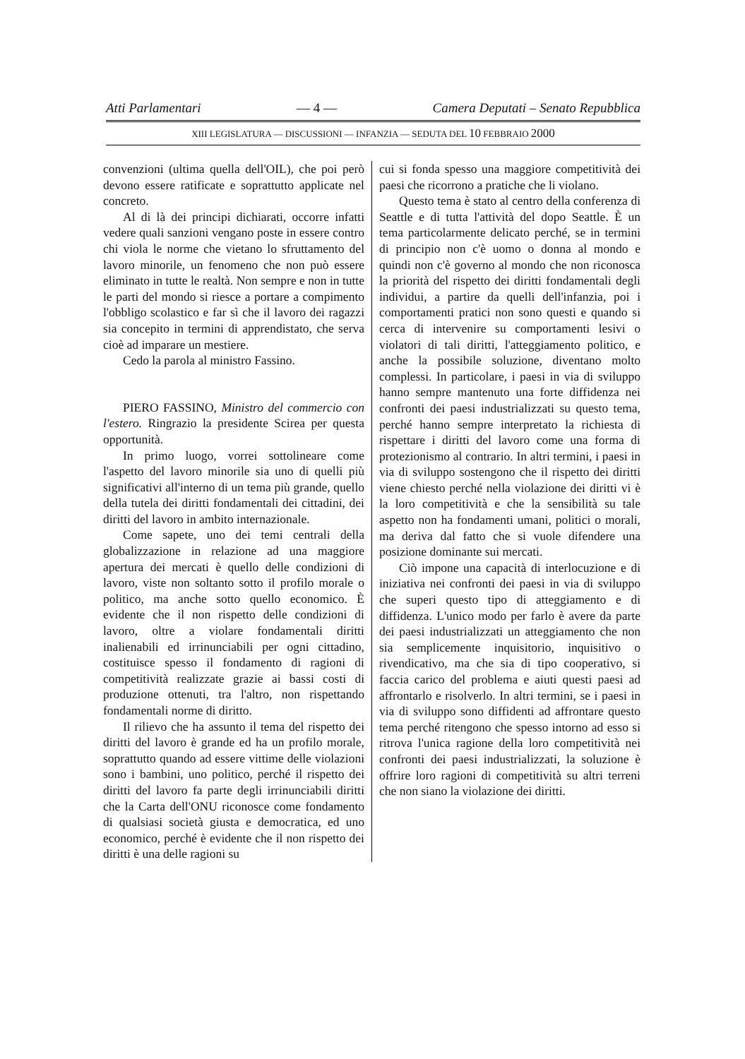Atti Parlamentari — 4 — Camera Deputati – Senato Repubblica
XIII LEGISLATURA — DISCUSSIONI — INFANZIA — SEDUTA DEL 10 FEBBRAIO 2000
convenzioni (ultima quella dell'OIL), che poi però devono essere ratificate e soprattutto applicate nel concreto.
Al di là dei principi dichiarati, occorre infatti vedere quali sanzioni vengano poste in essere contro chi viola le norme che vietano lo sfruttamento del lavoro minorile, un fenomeno che non può essere eliminato in tutte le realtà. Non sempre e non in tutte le parti del mondo si riesce a portare a compimento l'obbligo scolastico e far sì che il lavoro dei ragazzi sia concepito in termini di apprendistato, che serva cioè ad imparare un mestiere.
Cedo la parola al ministro Fassino.
PIERO FASSINO, Ministro del commercio con l'estero. Ringrazio la presidente Scirea per questa opportunità.
In primo luogo, vorrei sottolineare come l'aspetto del lavoro minorile sia uno di quelli più significativi all'interno di un tema più grande, quello della tutela dei diritti fondamentali dei cittadini, dei diritti del lavoro in ambito internazionale.
Come sapete, uno dei temi centrali della globalizzazione in relazione ad una maggiore apertura dei mercati è quello delle condizioni di lavoro, viste non soltanto sotto il profilo morale o politico, ma anche sotto quello economico. È evidente che il non rispetto delle condizioni di lavoro, oltre a violare fondamentali diritti inalienabili ed irrinunciabili per ogni cittadino, costituisce spesso il fondamento di ragioni di competitività realizzate grazie ai bassi costi di produzione ottenuti, tra l'altro, non rispettando fondamentali norme di diritto.
Il rilievo che ha assunto il tema del rispetto dei diritti del lavoro è grande ed ha un profilo morale, soprattutto quando ad essere vittime delle violazioni sono i bambini, uno politico, perché il rispetto dei diritti del lavoro fa parte degli irrinunciabili diritti che la Carta dell'ONU riconosce come fondamento di qualsiasi società giusta e democratica, ed uno economico, perché è evidente che il non rispetto dei diritti è una delle ragioni su
cui si fonda spesso una maggiore competitività dei paesi che ricorrono a pratiche che li violano.
Questo tema è stato al centro della conferenza di Seattle e di tutta l'attività del dopo Seattle. È un tema particolarmente delicato perché, se in termini di principio non c'è uomo o donna al mondo e quindi non c'è governo al mondo che non riconosca la priorità del rispetto dei diritti fondamentali degli individui, a partire da quelli dell'infanzia, poi i comportamenti pratici non sono questi e quando si cerca di intervenire su comportamenti lesivi o violatori di tali diritti, l'atteggiamento politico, e anche la possibile soluzione, diventano molto complessi. In particolare, i paesi in via di sviluppo hanno sempre mantenuto una forte diffidenza nei confronti dei paesi industrializzati su questo tema, perché hanno sempre interpretato la richiesta di rispettare i diritti del lavoro come una forma di protezionismo al contrario. In altri termini, i paesi in via di sviluppo sostengono che il rispetto dei diritti viene chiesto perché nella violazione dei diritti vi è la loro competitività e che la sensibilità su tale aspetto non ha fondamenti umani, politici o morali, ma deriva dal fatto che si vuole difendere una posizione dominante sui mercati.
Ciò impone una capacità di interlocuzione e di iniziativa nei confronti dei paesi in via di sviluppo che superi questo tipo di atteggiamento e di diffidenza. L'unico modo per farlo è avere da parte dei paesi industrializzati un atteggiamento che non sia semplicemente inquisitorio, inquisitivo o rivendicativo, ma che sia di tipo cooperativo, si faccia carico del problema e aiuti questi paesi ad affrontarlo e risolverlo. In altri termini, se i paesi in via di sviluppo sono diffidenti ad affrontare questo tema perché ritengono che spesso intorno ad esso si ritrova l'unica ragione della loro competitività nei confronti dei paesi industrializzati, la soluzione è offrire loro ragioni di competitività su altri terreni che non siano la violazione dei diritti.